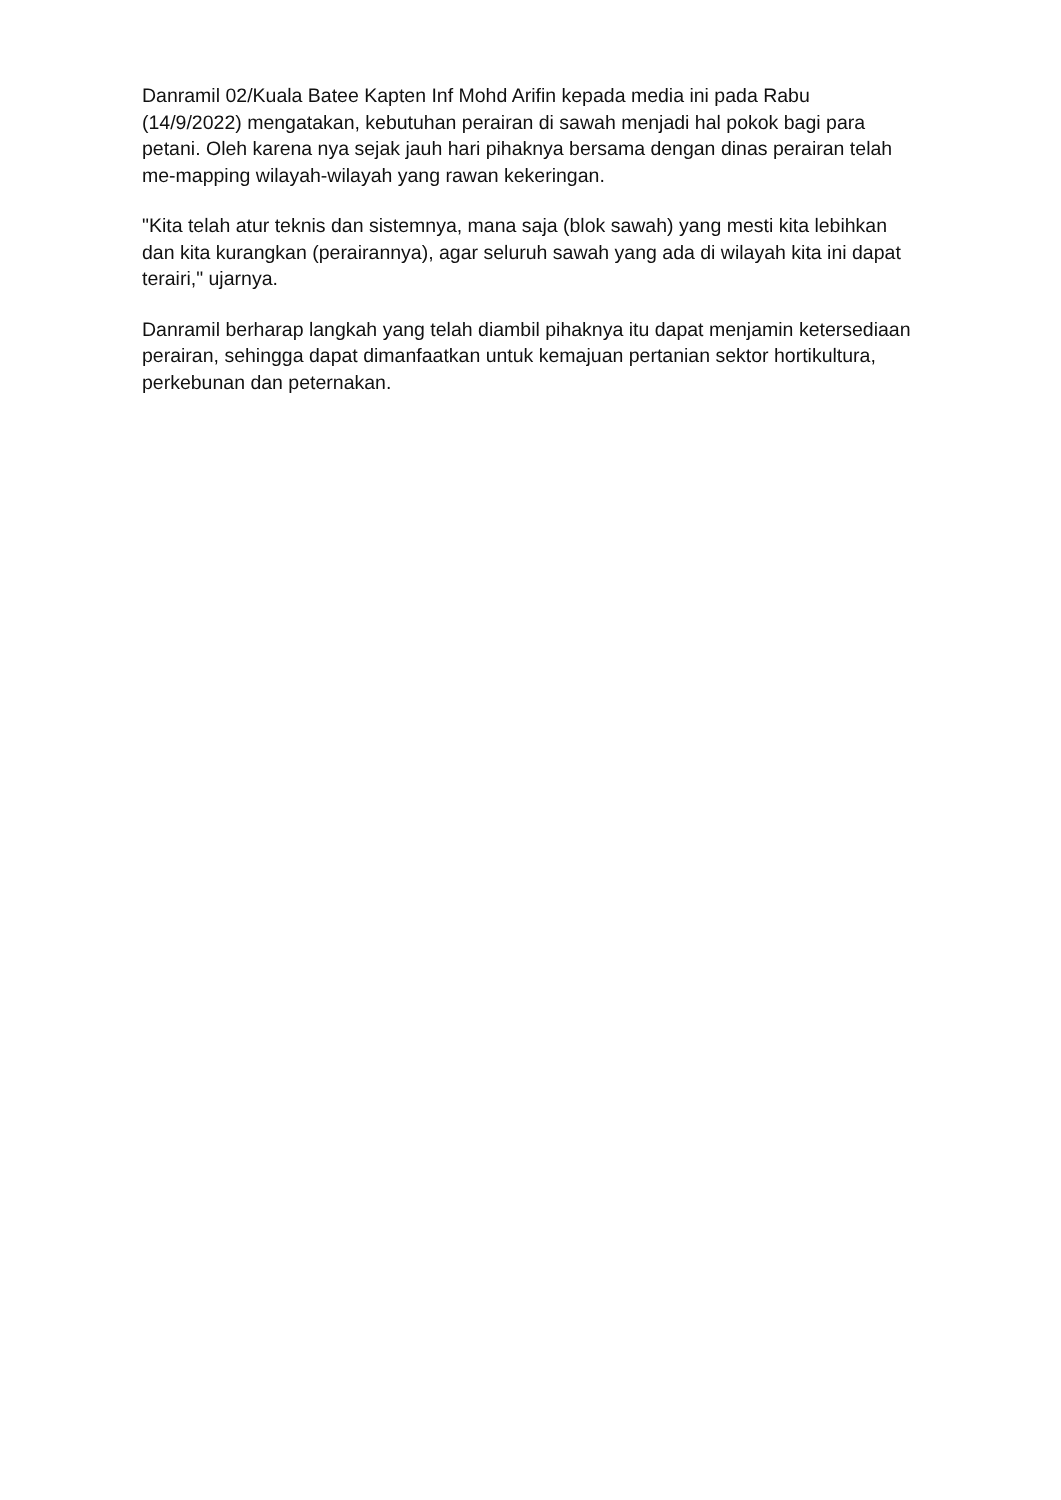Danramil 02/Kuala Batee Kapten Inf Mohd Arifin kepada media ini pada Rabu (14/9/2022) mengatakan, kebutuhan perairan di sawah menjadi hal pokok bagi para petani. Oleh karena nya sejak jauh hari pihaknya bersama dengan dinas perairan telah me-mapping wilayah-wilayah yang rawan kekeringan.
"Kita telah atur teknis dan sistemnya, mana saja (blok sawah) yang mesti kita lebihkan dan kita kurangkan (perairannya), agar seluruh sawah yang ada di wilayah kita ini dapat terairi," ujarnya.
Danramil berharap langkah yang telah diambil pihaknya itu dapat menjamin ketersediaan perairan, sehingga dapat dimanfaatkan untuk kemajuan pertanian sektor hortikultura, perkebunan dan peternakan.